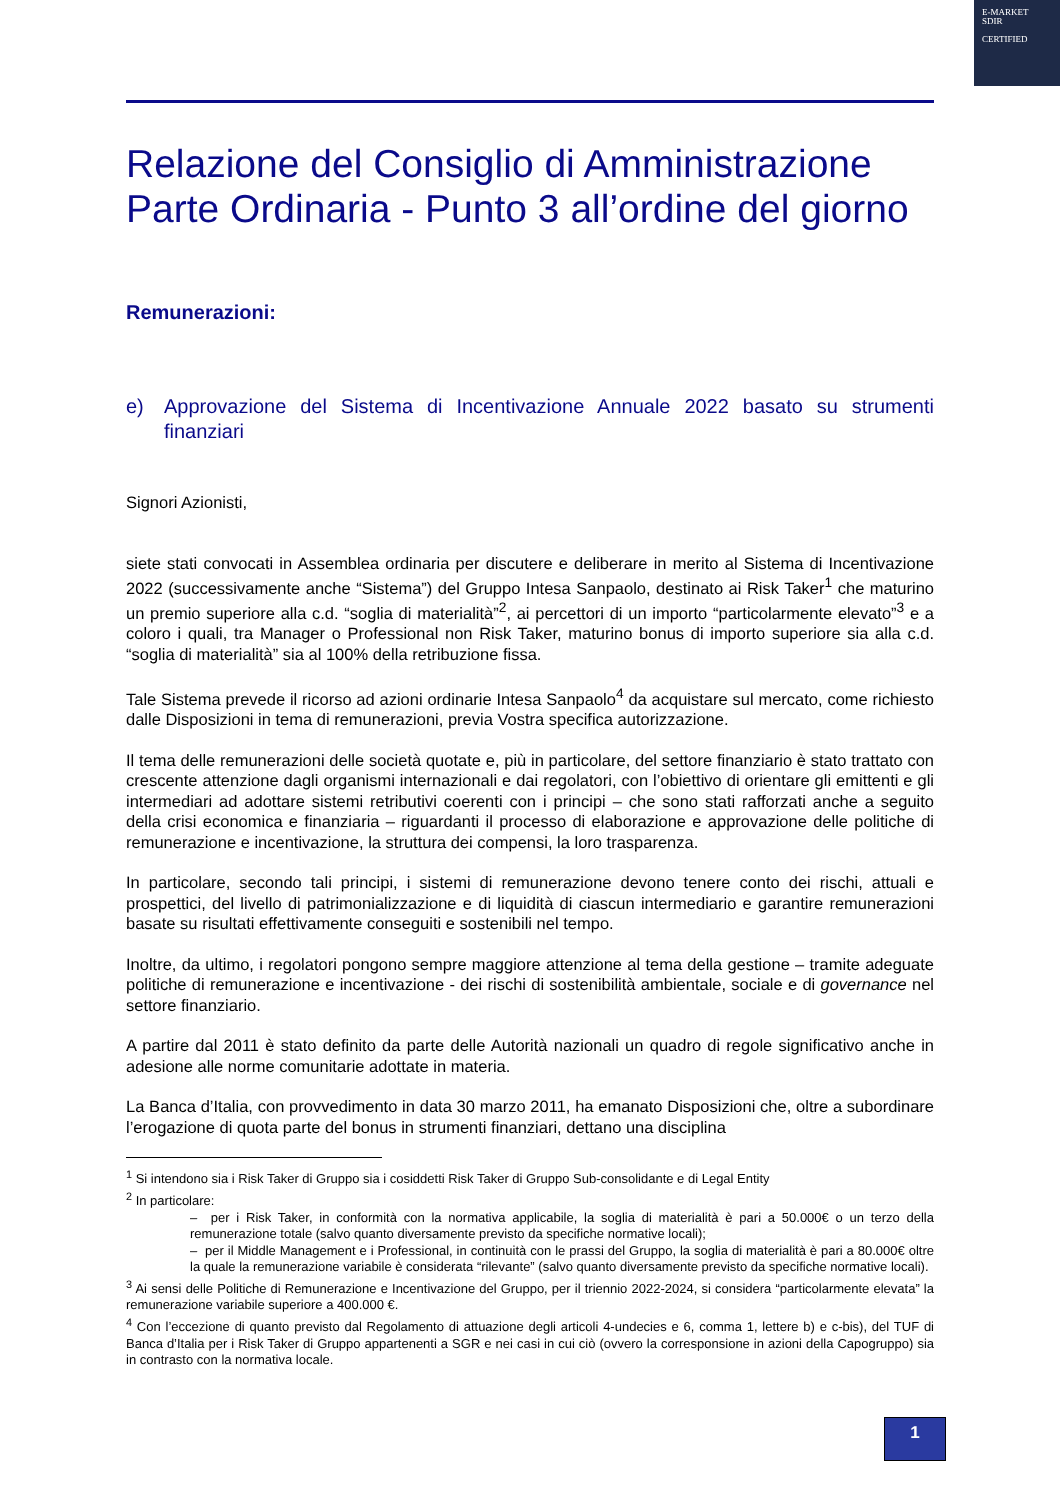E-MARKET
SDIR
CERTIFIED
Relazione del Consiglio di Amministrazione Parte Ordinaria - Punto 3 all’ordine del giorno
Remunerazioni:
e) Approvazione del Sistema di Incentivazione Annuale 2022 basato su strumenti finanziari
Signori Azionisti,
siete stati convocati in Assemblea ordinaria per discutere e deliberare in merito al Sistema di Incentivazione 2022 (successivamente anche “Sistema”) del Gruppo Intesa Sanpaolo, destinato ai Risk Taker<sup>1</sup> che maturino un premio superiore alla c.d. “soglia di materialità”<sup>2</sup>, ai percettori di un importo “particolarmente elevato”<sup>3</sup> e a coloro i quali, tra Manager o Professional non Risk Taker, maturino bonus di importo superiore sia alla c.d. “soglia di materialità” sia al 100% della retribuzione fissa.
Tale Sistema prevede il ricorso ad azioni ordinarie Intesa Sanpaolo<sup>4</sup> da acquistare sul mercato, come richiesto dalle Disposizioni in tema di remunerazioni, previa Vostra specifica autorizzazione.
Il tema delle remunerazioni delle società quotate e, più in particolare, del settore finanziario è stato trattato con crescente attenzione dagli organismi internazionali e dai regolatori, con l’obiettivo di orientare gli emittenti e gli intermediari ad adottare sistemi retributivi coerenti con i principi – che sono stati rafforzati anche a seguito della crisi economica e finanziaria – riguardanti il processo di elaborazione e approvazione delle politiche di remunerazione e incentivazione, la struttura dei compensi, la loro trasparenza.
In particolare, secondo tali principi, i sistemi di remunerazione devono tenere conto dei rischi, attuali e prospettici, del livello di patrimonializzazione e di liquidità di ciascun intermediario e garantire remunerazioni basate su risultati effettivamente conseguiti e sostenibili nel tempo.
Inoltre, da ultimo, i regolatori pongono sempre maggiore attenzione al tema della gestione – tramite adeguate politiche di remunerazione e incentivazione - dei rischi di sostenibilità ambientale, sociale e di governance nel settore finanziario.
A partire dal 2011 è stato definito da parte delle Autorità nazionali un quadro di regole significativo anche in adesione alle norme comunitarie adottate in materia.
La Banca d’Italia, con provvedimento in data 30 marzo 2011, ha emanato Disposizioni che, oltre a subordinare l’erogazione di quota parte del bonus in strumenti finanziari, dettano una disciplina
<sup>1</sup> Si intendono sia i Risk Taker di Gruppo sia i cosiddetti Risk Taker di Gruppo Sub-consolidante e di Legal Entity
<sup>2</sup> In particolare:
– per i Risk Taker, in conformità con la normativa applicabile, la soglia di materialità è pari a 50.000€ o un terzo della remunerazione totale (salvo quanto diversamente previsto da specifiche normative locali);
– per il Middle Management e i Professional, in continuità con le prassi del Gruppo, la soglia di materialità è pari a 80.000€ oltre la quale la remunerazione variabile è considerata “rilevante” (salvo quanto diversamente previsto da specifiche normative locali).
<sup>3</sup> Ai sensi delle Politiche di Remunerazione e Incentivazione del Gruppo, per il triennio 2022-2024, si considera “particolarmente elevata” la remunerazione variabile superiore a 400.000 €.
<sup>4</sup> Con l’eccezione di quanto previsto dal Regolamento di attuazione degli articoli 4-undecies e 6, comma 1, lettere b) e c-bis), del TUF di Banca d’Italia per i Risk Taker di Gruppo appartenenti a SGR e nei casi in cui ciò (ovvero la corresponsione in azioni della Capogruppo) sia in contrasto con la normativa locale.
1